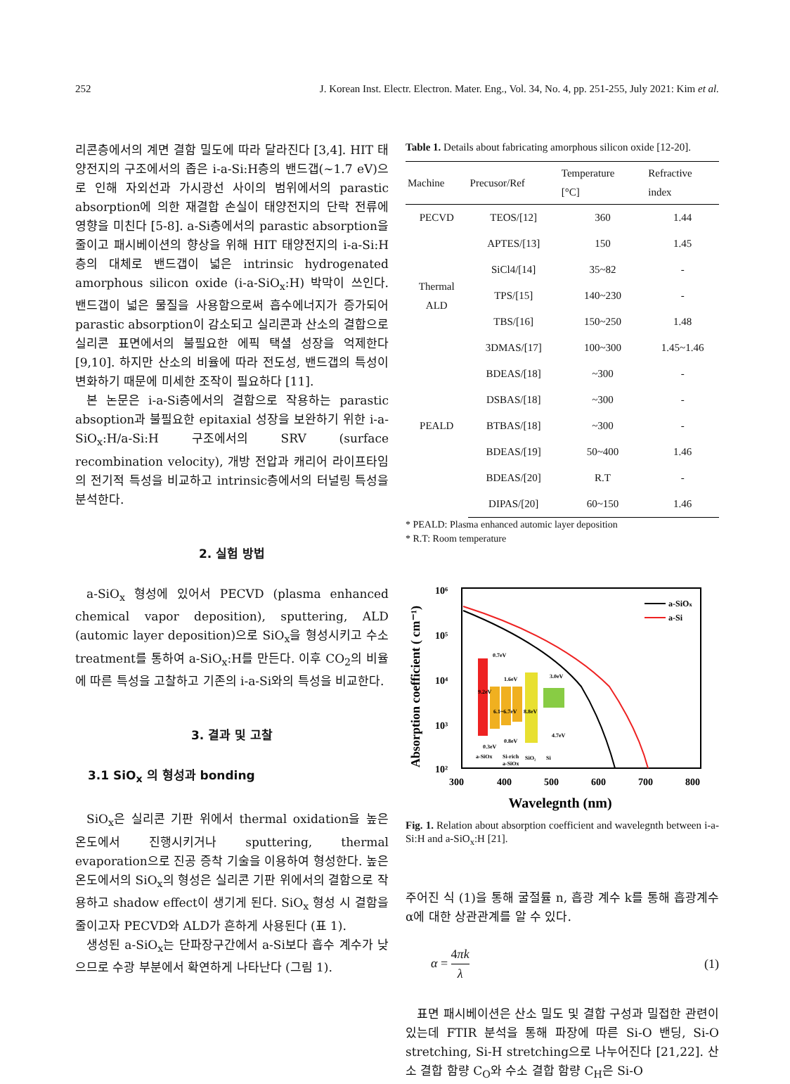252 J. Korean Inst. Electr. Electron. Mater. Eng., Vol. 34, No. 4, pp. 251-255, July 2021: Kim et al.
리콘층에서의 계면 결함 밀도에 따라 달라진다 [3,4]. HIT 태양전지의 구조에서의 좁은 i-a-Si:H층의 밴드갭(~1.7 eV)으로 인해 자외선과 가시광선 사이의 범위에서의 parastic absorption에 의한 재결합 손실이 태양전지의 단락 전류에 영향을 미친다 [5-8]. a-Si층에서의 parastic absorption을 줄이고 패시베이션의 향상을 위해 HIT 태양전지의 i-a-Si:H층의 대체로 밴드갭이 넓은 intrinsic hydrogenated amorphous silicon oxide (i-a-SiO<sub>x</sub>:H) 박막이 쓰인다. 밴드갭이 넓은 물질을 사용함으로써 흡수에너지가 증가되어 parastic absorption이 감소되고 실리콘과 산소의 결합으로 실리콘 표면에서의 불필요한 에픽 택셜 성장을 억제한다 [9,10]. 하지만 산소의 비율에 따라 전도성, 밴드갭의 특성이 변화하기 때문에 미세한 조작이 필요하다 [11].
본 논문은 i-a-Si층에서의 결함으로 작용하는 parastic absoption과 불필요한 epitaxial 성장을 보완하기 위한 i-a-SiO<sub>x</sub>:H/a-Si:H 구조에서의 SRV (surface recombination velocity), 개방 전압과 캐리어 라이프타임의 전기적 특성을 비교하고 intrinsic층에서의 터널링 특성을 분석한다.
2. 실험 방법
a-SiO<sub>x</sub> 형성에 있어서 PECVD (plasma enhanced chemical vapor deposition), sputtering, ALD (automic layer deposition)으로 SiO<sub>x</sub>을 형성시키고 수소 treatment를 통하여 a-SiO<sub>x</sub>:H를 만든다. 이후 CO<sub>2</sub>의 비율에 따른 특성을 고찰하고 기존의 i-a-Si와의 특성을 비교한다.
3. 결과 및 고찰
3.1 SiO<sub>x</sub> 의 형성과 bonding
SiO<sub>x</sub>은 실리콘 기판 위에서 thermal oxidation을 높은 온도에서 진행시키거나 sputtering, thermal evaporation으로 진공 증착 기술을 이용하여 형성한다. 높은 온도에서의 SiO<sub>x</sub>의 형성은 실리콘 기판 위에서의 결함으로 작용하고 shadow effect이 생기게 된다. SiO<sub>x</sub> 형성 시 결함을 줄이고자 PECVD와 ALD가 흔하게 사용된다 (표 1).
생성된 a-SiO<sub>x</sub>는 단파장구간에서 a-Si보다 흡수 계수가 낮으므로 수광 부분에서 확연하게 나타난다 (그림 1).
Table 1. Details about fabricating amorphous silicon oxide [12-20].
| Machine | Precusor/Ref | Temperature [°C] | Refractive index |
| --- | --- | --- | --- |
| PECVD | TEOS/[12] | 360 | 1.44 |
| | APTES/[13] | 150 | 1.45 |
| Thermal ALD | SiCl4/[14] | 35~82 | - |
| | TPS/[15] | 140~230 | - |
| | TBS/[16] | 150~250 | 1.48 |
| PEALD | 3DMAS/[17] | 100~300 | 1.45~1.46 |
| | BDEAS/[18] | ~300 | - |
| | DSBAS/[18] | ~300 | - |
| | BTBAS/[18] | ~300 | - |
| | BDEAS/[19] | 50~400 | 1.46 |
| | BDEAS/[20] | R.T | - |
| | DIPAS/[20] | 60~150 | 1.46 |
* PEALD: Plasma enhanced automic layer deposition
* R.T: Room temperature
Absorption coefficient ( cm⁻¹)
10⁶
10⁵
10⁴
10³
10²
300
400
500
600
700
800
Wavelegnth (nm)
a-SiOx
a-Si
0.7eV
9.2eV
1.6eV
6.1~6.7eV
8.8eV
3.0eV
4.7eV
0.3eV
0.8eV
a-SiOx
Si-rich
a-SiOx
SiO₂
Si
Fig. 1. Relation about absorption coefficient and wavelegnth between i-a-Si:H and a-SiO<sub>x</sub>:H [21].
주어진 식 (1)을 통해 굴절률 n, 흡광 계수 k를 통해 흡광계수 α에 대한 상관관계를 알 수 있다.
α = 4πk λ (1)
표면 패시베이션은 산소 밀도 및 결합 구성과 밀접한 관련이 있는데 FTIR 분석을 통해 파장에 따른 Si-O 밴딩, Si-O stretching, Si-H stretching으로 나누어진다 [21,22]. 산소 결합 함량 C<sub>O</sub>와 수소 결합 함량 C<sub>H</sub>은 Si-O